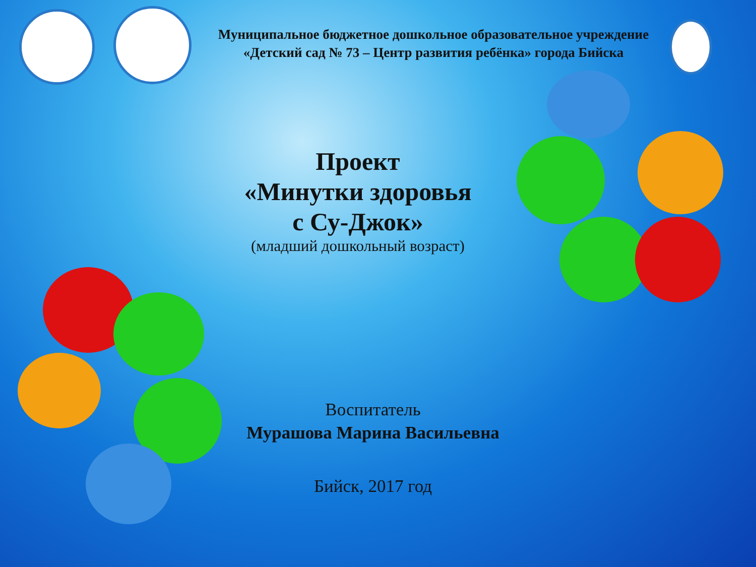Муниципальное бюджетное дошкольное образовательное учреждение
«Детский сад № 73 – Центр развития ребёнка» города Бийска
Проект
«Минутки здоровья
с Су-Джок»
(младший дошкольный возраст)
Воспитатель
Мурашова Марина Васильевна
Бийск, 2017 год